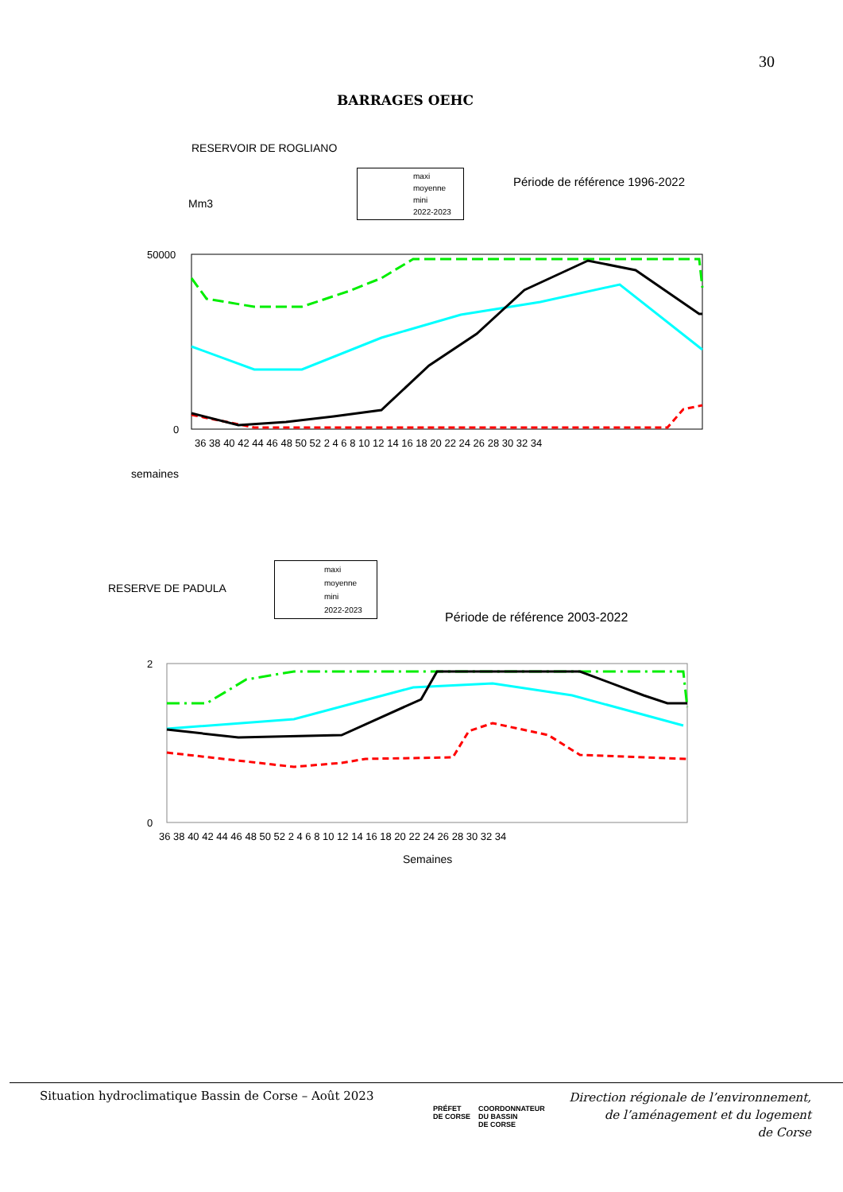30
BARRAGES OEHC
RESERVOIR DE ROGLIANO
Mm3
Période de référence 1996-2022
maxi
moyenne
mini
2022-2023
50000
0
36 38 40 42 44 46 48 50 52 2 4 6 8 10 12 14 16 18 20 22 24 26 28 30 32 34
semaines
RESERVE DE PADULA
maxi
moyenne
mini
2022-2023
Période de référence 2003-2022
2
0
36 38 40 42 44 46 48 50 52 2 4 6 8 10 12 14 16 18 20 22 24 26 28 30 32 34
Semaines
Situation hydroclimatique Bassin de Corse – Août 2023
PRÉFET
DE CORSE
COORDONNATEUR
DU BASSIN
DE CORSE
Direction régionale de l’environnement,
de l’aménagement et du logement
de Corse